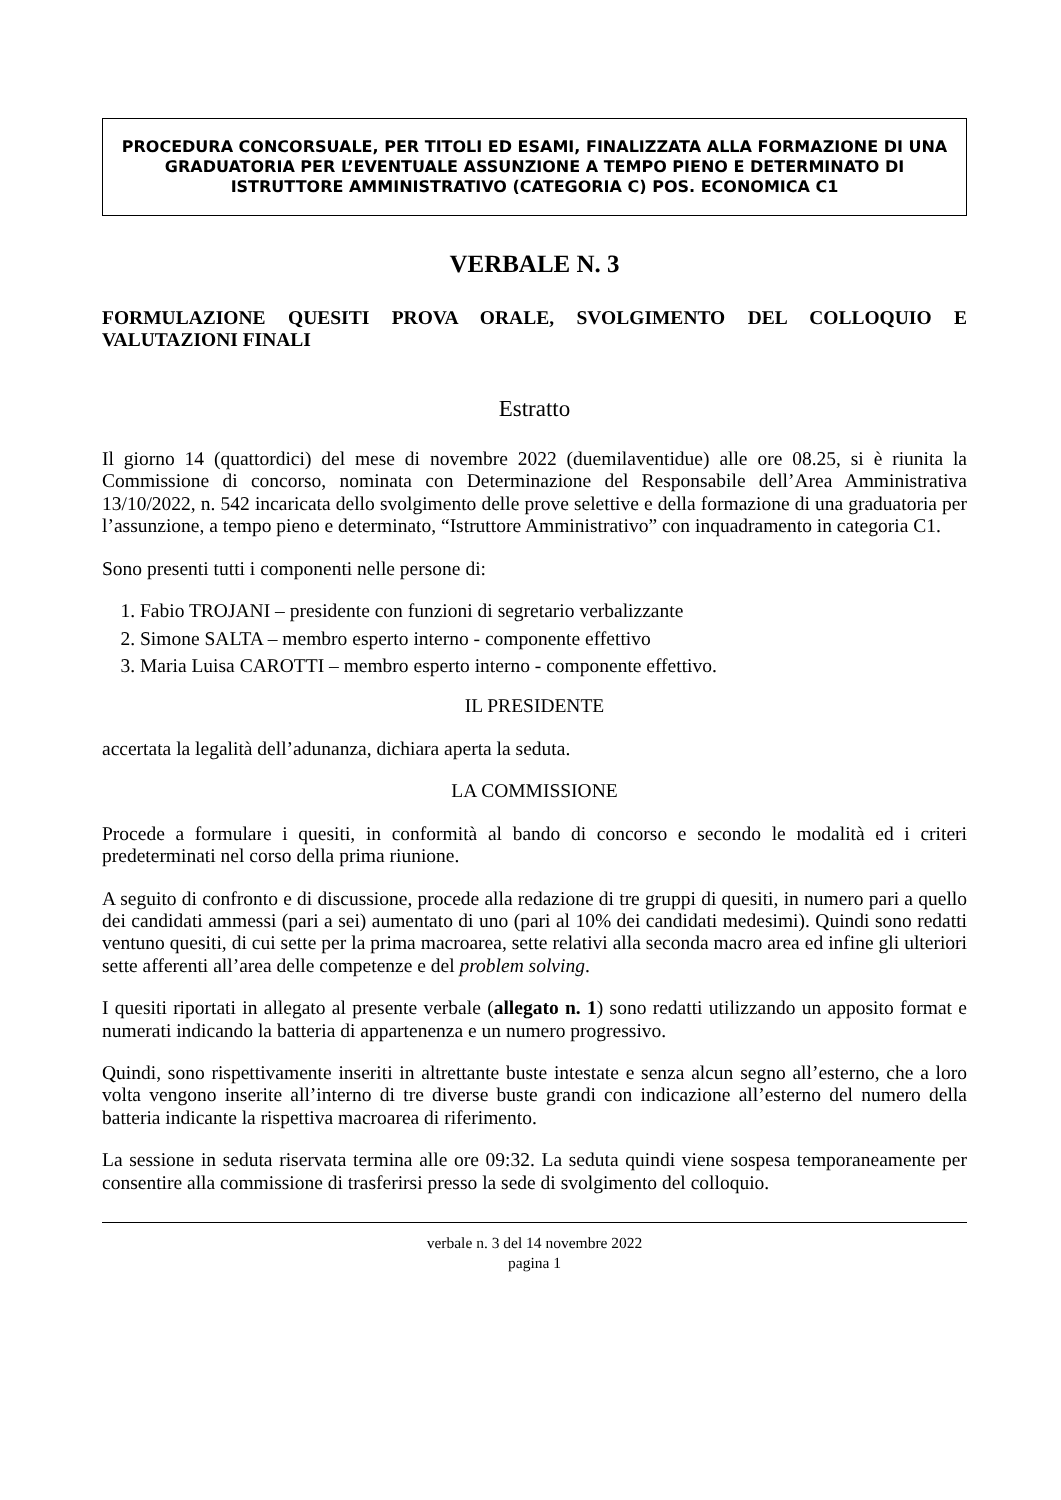PROCEDURA CONCORSUALE, PER TITOLI ED ESAMI, FINALIZZATA ALLA FORMAZIONE DI UNA GRADUATORIA PER L’EVENTUALE ASSUNZIONE A TEMPO PIENO E DETERMINATO DI ISTRUTTORE AMMINISTRATIVO (CATEGORIA C) POS. ECONOMICA C1
VERBALE N. 3
FORMULAZIONE QUESITI PROVA ORALE, SVOLGIMENTO DEL COLLOQUIO E VALUTAZIONI FINALI
Estratto
Il giorno 14 (quattordici) del mese di novembre 2022 (duemilaventidue) alle ore 08.25, si è riunita la Commissione di concorso, nominata con Determinazione del Responsabile dell’Area Amministrativa 13/10/2022, n. 542 incaricata dello svolgimento delle prove selettive e della formazione di una graduatoria per l’assunzione, a tempo pieno e determinato, “Istruttore Amministrativo” con inquadramento in categoria C1.
Sono presenti tutti i componenti nelle persone di:
1. Fabio TROJANI – presidente con funzioni di segretario verbalizzante
2. Simone SALTA – membro esperto interno - componente effettivo
3. Maria Luisa CAROTTI – membro esperto interno - componente effettivo.
IL PRESIDENTE
accertata la legalità dell’adunanza, dichiara aperta la seduta.
LA COMMISSIONE
Procede a formulare i quesiti, in conformità al bando di concorso e secondo le modalità ed i criteri predeterminati nel corso della prima riunione.
A seguito di confronto e di discussione, procede alla redazione di tre gruppi di quesiti, in numero pari a quello dei candidati ammessi (pari a sei) aumentato di uno (pari al 10% dei candidati medesimi). Quindi sono redatti ventuno quesiti, di cui sette per la prima macroarea, sette relativi alla seconda macro area ed infine gli ulteriori sette afferenti all’area delle competenze e del problem solving.
I quesiti riportati in allegato al presente verbale (allegato n. 1) sono redatti utilizzando un apposito format e numerati indicando la batteria di appartenenza e un numero progressivo.
Quindi, sono rispettivamente inseriti in altrettante buste intestate e senza alcun segno all’esterno, che a loro volta vengono inserite all’interno di tre diverse buste grandi con indicazione all’esterno del numero della batteria indicante la rispettiva macroarea di riferimento.
La sessione in seduta riservata termina alle ore 09:32. La seduta quindi viene sospesa temporaneamente per consentire alla commissione di trasferirsi presso la sede di svolgimento del colloquio.
verbale n. 3 del 14 novembre 2022
pagina 1